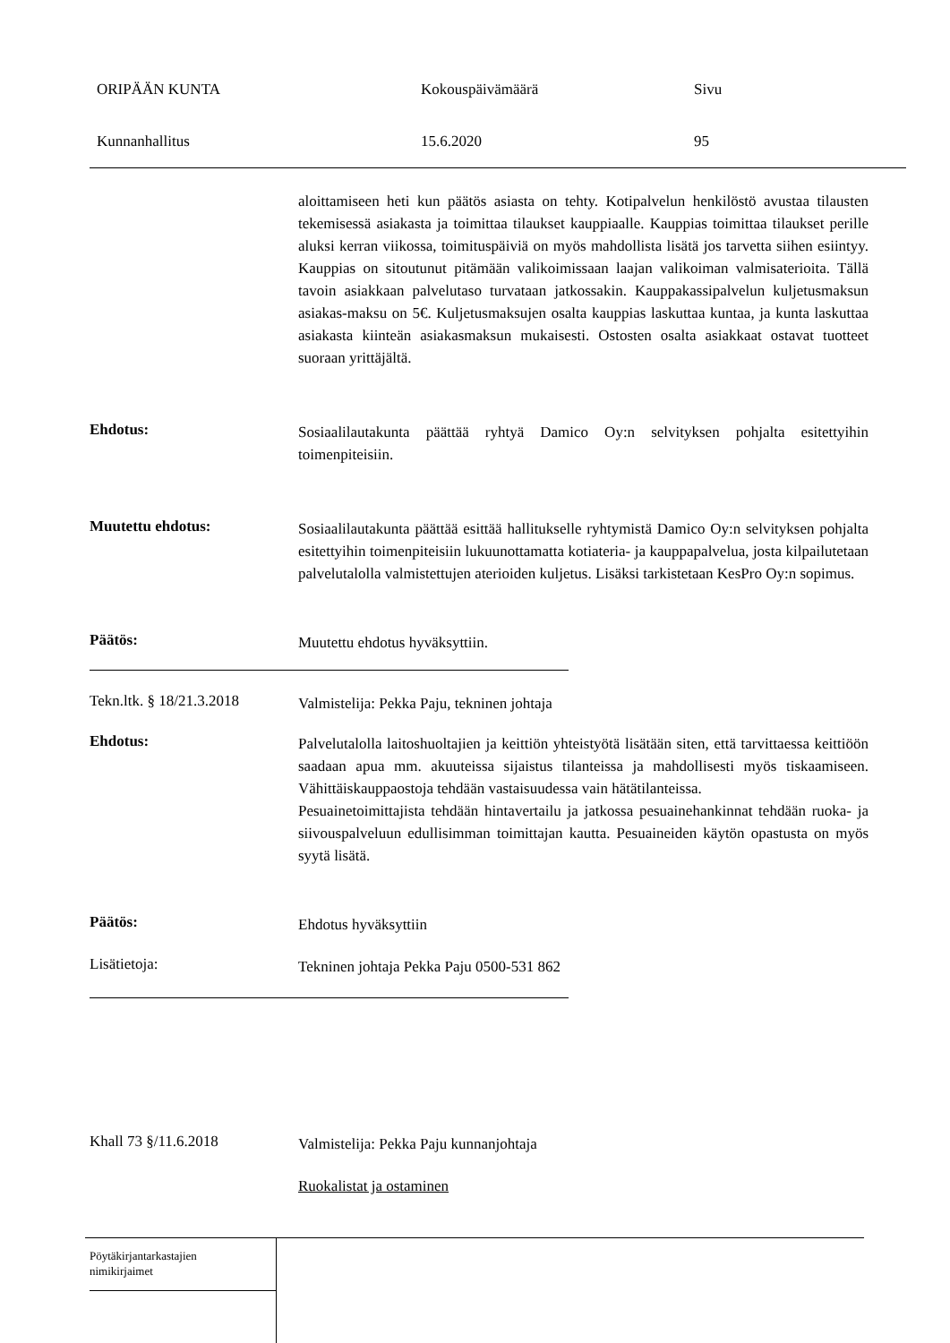ORIPÄÄN KUNTA Kokouspäivämäärä Sivu
Kunnanhallitus 15.6.2020 95
aloittamiseen heti kun päätös asiasta on tehty. Kotipalvelun henkilöstö avustaa tilausten tekemisessä asiakasta ja toimittaa tilaukset kauppiaalle. Kauppias toimittaa tilaukset perille aluksi kerran viikossa, toimituspäiviä on myös mahdollista lisätä jos tarvetta siihen esiintyy. Kauppias on sitoutunut pitämään valikoimissaan laajan valikoiman valmisaterioita. Tällä tavoin asiakkaan palvelutaso turvataan jatkossakin. Kauppakassipalvelun kuljetusmaksun asiakas-maksu on 5€. Kuljetusmaksujen osalta kauppias laskuttaa kuntaa, ja kunta laskuttaa asiakasta kiinteän asiakasmaksun mukaisesti. Ostosten osalta asiakkaat ostavat tuotteet suoraan yrittäjältä.
Ehdotus:
Sosiaalilautakunta päättää ryhtyä Damico Oy:n selvityksen pohjalta esitettyihin toimenpiteisiin.
Muutettu ehdotus:
Sosiaalilautakunta päättää esittää hallitukselle ryhtymistä Damico Oy:n selvityksen pohjalta esitettyihin toimenpiteisiin lukuunottamatta kotiateria- ja kauppapalvelua, josta kilpailutetaan palvelutalolla valmistettujen aterioiden kuljetus. Lisäksi tarkistetaan KesPro Oy:n sopimus.
Päätös:
Muutettu ehdotus hyväksyttiin.
Tekn.ltk. § 18/21.3.2018
Valmistelija: Pekka Paju, tekninen johtaja
Ehdotus:
Palvelutalolla laitoshuoltajien ja keittiön yhteistyötä lisätään siten, että tarvittaessa keittiöön saadaan apua mm. akuuteissa sijaistus tilanteissa ja mahdollisesti myös tiskaamiseen. Vähittäiskauppaostoja tehdään vastaisuudessa vain hätätilanteissa.
Pesuainetoimittajista tehdään hintavertailu ja jatkossa pesuainehankinnat tehdään ruoka- ja siivouspalveluun edullisimman toimittajan kautta. Pesuaineiden käytön opastusta on myös syytä lisätä.
Päätös:
Ehdotus hyväksyttiin
Lisätietoja:
Tekninen johtaja Pekka Paju 0500-531 862
Khall 73 §/11.6.2018
Valmistelija: Pekka Paju kunnanjohtaja
Ruokalistat ja ostaminen
Pöytäkirjantarkastajien
nimikirjaimet